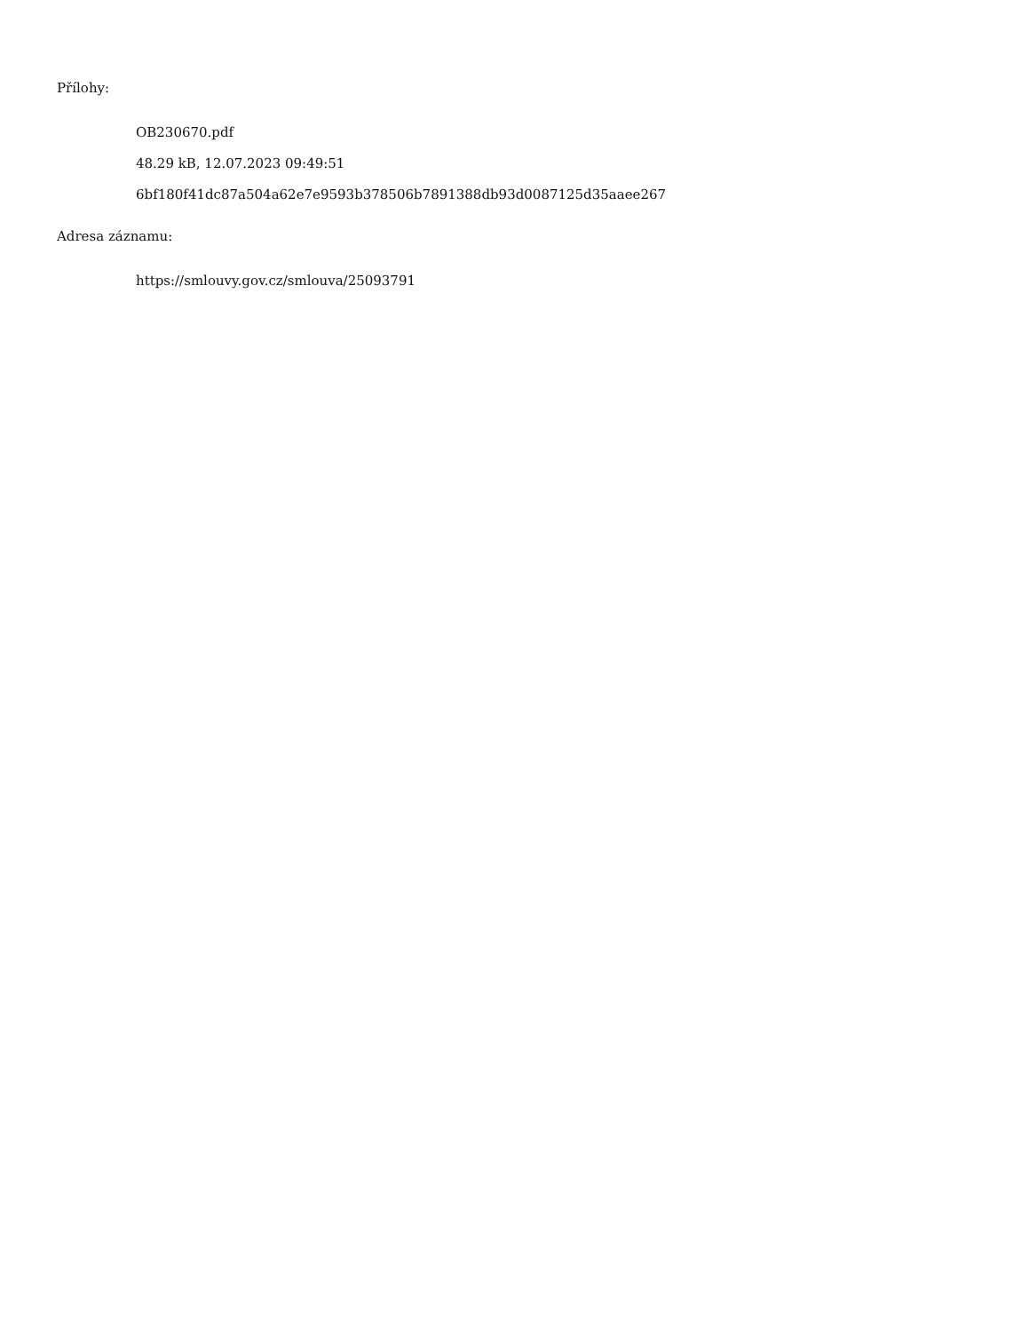Přílohy:
OB230670.pdf
48.29 kB, 12.07.2023 09:49:51
6bf180f41dc87a504a62e7e9593b378506b7891388db93d0087125d35aaee267
Adresa záznamu:
https://smlouvy.gov.cz/smlouva/25093791